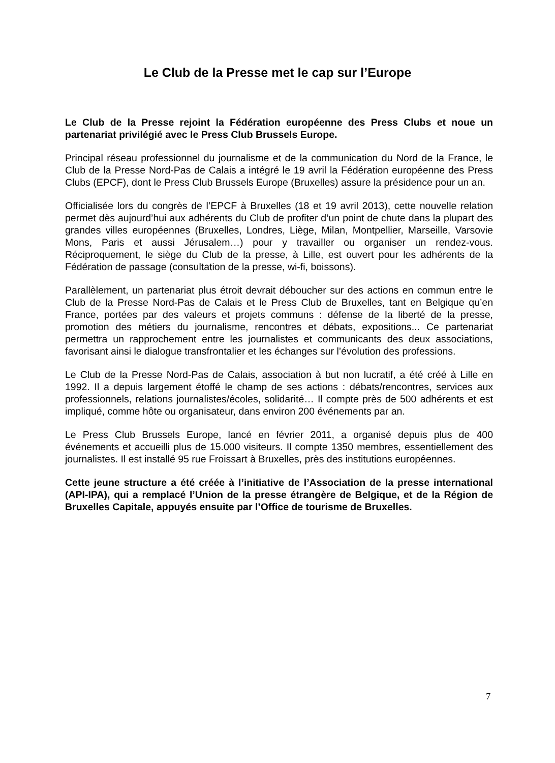Le Club de la Presse met le cap sur l’Europe
Le Club de la Presse rejoint la Fédération européenne des Press Clubs et noue un partenariat privilégié avec le Press Club Brussels Europe.
Principal réseau professionnel du journalisme et de la communication du Nord de la France, le Club de la Presse Nord-Pas de Calais a intégré le 19 avril la Fédération européenne des Press Clubs (EPCF), dont le Press Club Brussels Europe (Bruxelles) assure la présidence pour un an.
Officialisée lors du congrès de l’EPCF à Bruxelles (18 et 19 avril 2013), cette nouvelle relation permet dès aujourd’hui aux adhérents du Club de profiter d’un point de chute dans la plupart des grandes villes européennes (Bruxelles, Londres, Liège, Milan, Montpellier, Marseille, Varsovie Mons, Paris et aussi Jérusalem…) pour y travailler ou organiser un rendez-vous. Réciproquement, le siège du Club de la presse, à Lille, est ouvert pour les adhérents de la Fédération de passage (consultation de la presse, wi-fi, boissons).
Parallèlement, un partenariat plus étroit devrait déboucher sur des actions en commun entre le Club de la Presse Nord-Pas de Calais et le Press Club de Bruxelles, tant en Belgique qu’en France, portées par des valeurs et projets communs : défense de la liberté de la presse, promotion des métiers du journalisme, rencontres et débats, expositions... Ce partenariat permettra un rapprochement entre les journalistes et communicants des deux associations, favorisant ainsi le dialogue transfrontalier et les échanges sur l’évolution des professions.
Le Club de la Presse Nord-Pas de Calais, association à but non lucratif, a été créé à Lille en 1992. Il a depuis largement étoffé le champ de ses actions : débats/rencontres, services aux professionnels, relations journalistes/écoles, solidarité… Il compte près de 500 adhérents et est impliqué, comme hôte ou organisateur, dans environ 200 événements par an.
Le Press Club Brussels Europe, lancé en février 2011, a organisé depuis plus de 400 événements et accueilli plus de 15.000 visiteurs. Il compte 1350 membres, essentiellement des journalistes. Il est installé 95 rue Froissart à Bruxelles, près des institutions européennes.
Cette jeune structure a été créée à l’initiative de l’Association de la presse international (API-IPA), qui a remplacé l’Union de la presse étrangère de Belgique, et de la Région de Bruxelles Capitale, appuyés ensuite par l’Office de tourisme de Bruxelles.
7